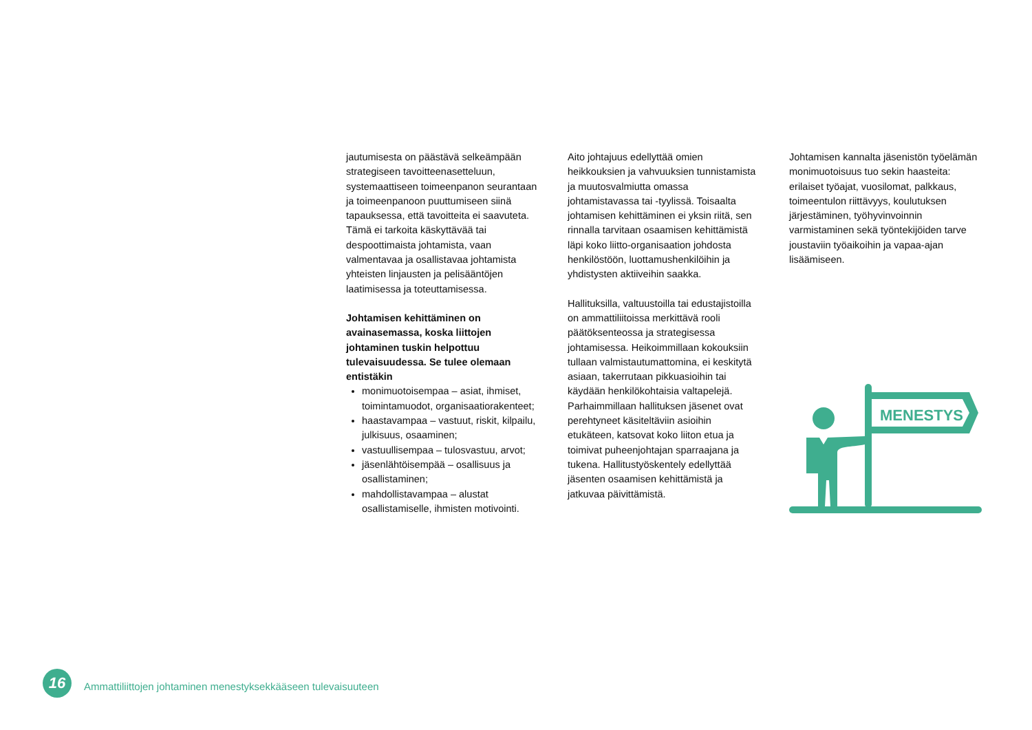jautumisesta on päästävä selkeämpään strategiseen tavoitteenasetteluun, systemaattiseen toimeenpanon seurantaan ja toimeenpanoon puuttumiseen siinä tapauksessa, että tavoitteita ei saavuteta. Tämä ei tarkoita käskyttävää tai despoottimaista johtamista, vaan valmentavaa ja osallistavaa johtamista yhteisten linjausten ja pelisääntöjen laatimisessa ja toteuttamisessa.
Johtamisen kehittäminen on avainasemassa, koska liittojen johtaminen tuskin helpottuu tulevaisuudessa. Se tulee olemaan entistäkin
monimuotoisempaa – asiat, ihmiset, toimintamuodot, organisaatiorakenteet;
haastavampaa – vastuut, riskit, kilpailu, julkisuus, osaaminen;
vastuullisempaa – tulosvastuu, arvot;
jäsenlähtöisempää – osallisuus ja osallistaminen;
mahdollistavampaa – alustat osallistamiselle, ihmisten motivointi.
Aito johtajuus edellyttää omien heikkouksien ja vahvuuksien tunnistamista ja muutosvalmiutta omassa johtamistavassa tai -tyylissä. Toisaalta johtamisen kehittäminen ei yksin riitä, sen rinnalla tarvitaan osaamisen kehittämistä läpi koko liitto-organisaation johdosta henkilöstöön, luottamushenkilöihin ja yhdistysten aktiiveihin saakka.
Hallituksilla, valtuustoilla tai edustajistoilla on ammattiliitoissa merkittävä rooli päätöksenteossa ja strategisessa johtamisessa. Heikoimmillaan kokouksiin tullaan valmistautumattomina, ei keskitytä asiaan, takerrutaan pikkuasioihin tai käydään henkilökohtaisia valtapelejä. Parhaimmillaan hallituksen jäsenet ovat perehtyneet käsiteltäviin asioihin etukäteen, katsovat koko liiton etua ja toimivat puheenjohtajan sparraajana ja tukena. Hallitustyöskentely edellyttää jäsenten osaamisen kehittämistä ja jatkuvaa päivittämistä.
Johtamisen kannalta jäsenistön työelämän monimuotoisuus tuo sekin haasteita: erilaiset työajat, vuosilomat, palkkaus, toimeentulon riittävyys, koulutuksen järjestäminen, työhyvinvoinnin varmistaminen sekä työntekijöiden tarve joustaviin työaikoihin ja vapaa-ajan lisäämiseen.
MENESTYS
16
Ammattiliittojen johtaminen menestyksekkääseen tulevaisuuteen